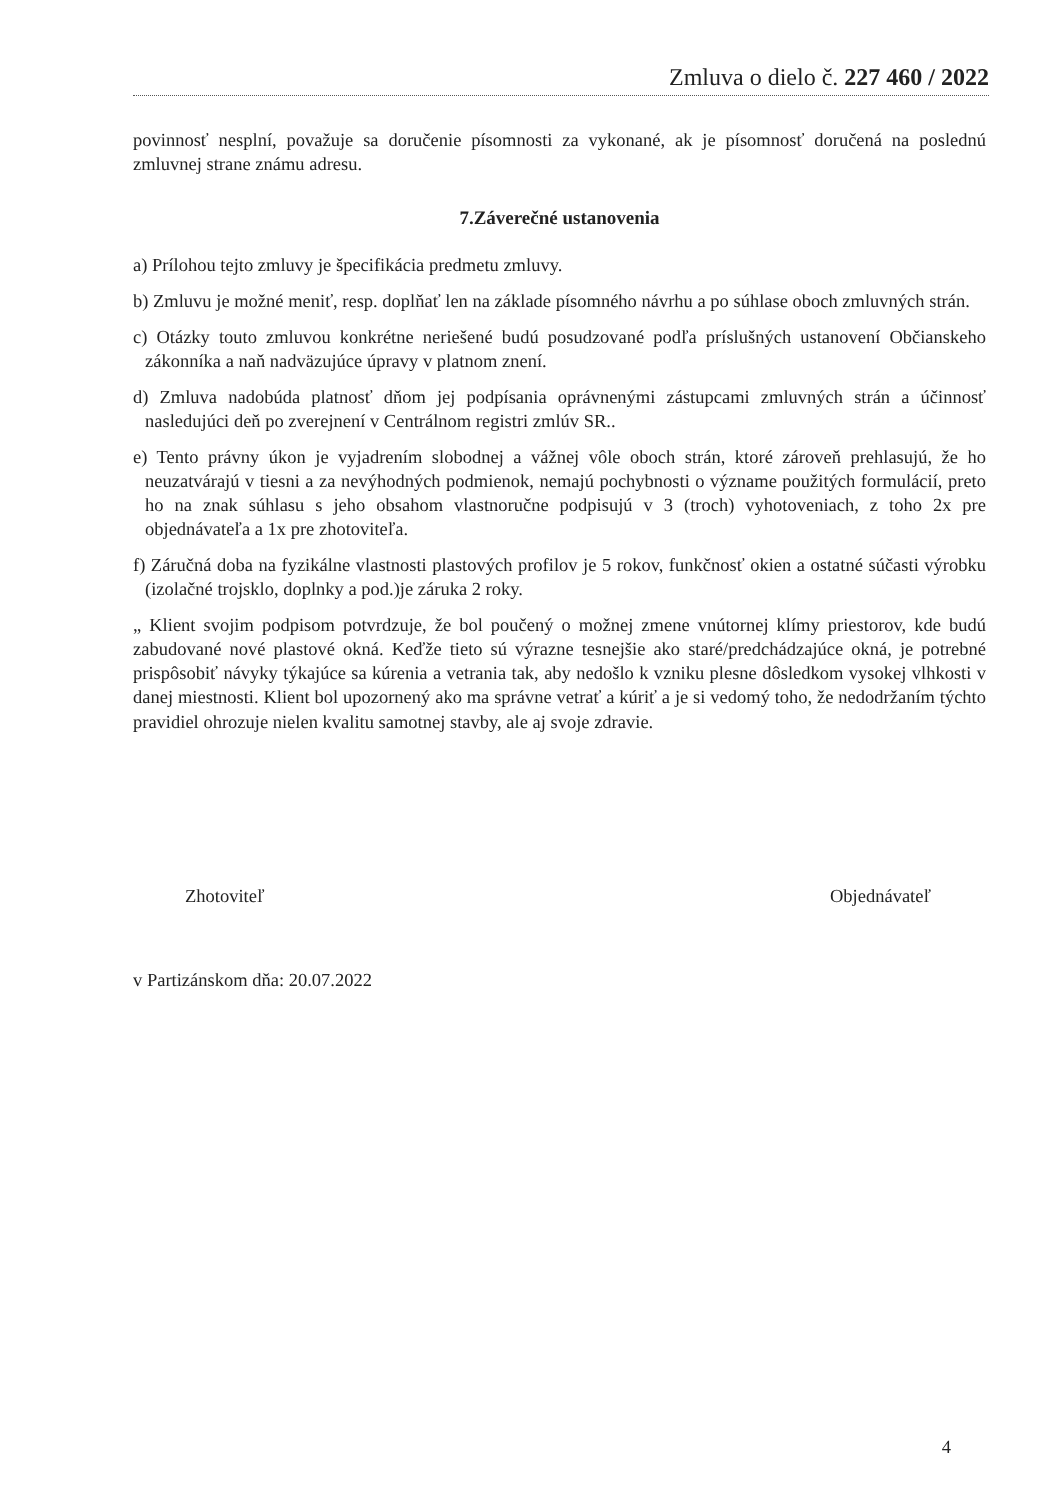Zmluva o dielo č. 227 460 / 2022
povinnosť nesplní, považuje sa doručenie písomnosti za vykonané, ak je písomnosť doručená na poslednú zmluvnej strane známu adresu.
7.Záverečné ustanovenia
a) Prílohou tejto zmluvy je špecifikácia predmetu zmluvy.
b) Zmluvu je možné meniť, resp. doplňať len na základe písomného návrhu a po súhlase oboch zmluvných strán.
c) Otázky touto zmluvou konkrétne neriešené budú posudzované podľa príslušných ustanovení Občianskeho zákonníka a naň nadväzujúce úpravy v platnom znení.
d) Zmluva nadobúda platnosť dňom jej podpísania oprávnenými zástupcami zmluvných strán a účinnosť nasledujúci deň po zverejnení v Centrálnom registri zmlúv SR..
e) Tento právny úkon je vyjadrením slobodnej a vážnej vôle oboch strán, ktoré zároveň prehlasujú, že ho neuzatvárajú v tiesni a za nevýhodných podmienok, nemajú pochybnosti o význame použitých formulácií, preto ho na znak súhlasu s jeho obsahom vlastnoručne podpisujú v 3 (troch) vyhotoveniach, z toho 2x pre objednávateľa a 1x pre zhotoviteľa.
f) Záručná doba na fyzikálne vlastnosti plastových profilov je 5 rokov, funkčnosť okien a ostatné súčasti výrobku (izolačné trojsklo, doplnky a pod.)je záruka 2 roky.
„ Klient svojim podpisom potvrdzuje, že bol poučený o možnej zmene vnútornej klímy priestorov, kde budú zabudované nové plastové okná. Keďže tieto sú výrazne tesnejšie ako staré/predchádzajúce okná, je potrebné prispôsobiť návyky týkajúce sa kúrenia a vetrania tak, aby nedošlo k vzniku plesne dôsledkom vysokej vlhkosti v danej miestnosti. Klient bol upozornený ako ma správne vetrať a kúriť a je si vedomý toho, že nedodržaním týchto pravidiel ohrozuje nielen kvalitu samotnej stavby, ale aj svoje zdravie.
Zhotoviteľ Objednávateľ
v Partizánskom dňa: 20.07.2022
4